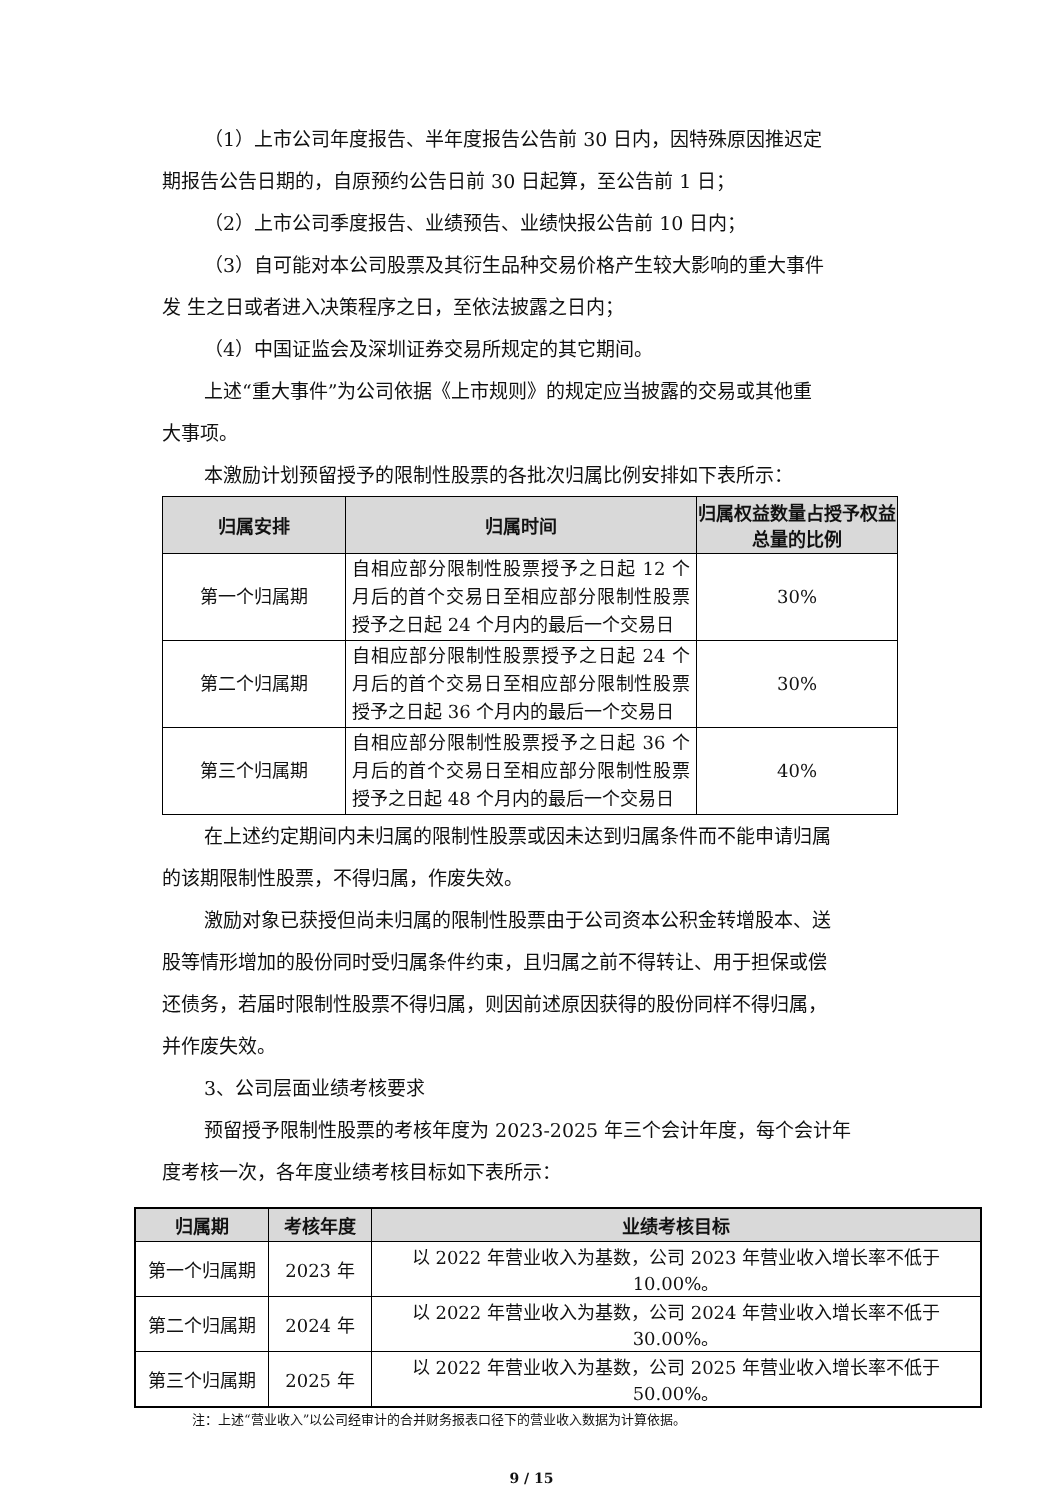（1）上市公司年度报告、半年度报告公告前 30 日内，因特殊原因推迟定
期报告公告日期的，自原预约公告日前 30 日起算，至公告前 1 日；
（2）上市公司季度报告、业绩预告、业绩快报公告前 10 日内；
（3）自可能对本公司股票及其衍生品种交易价格产生较大影响的重大事件
发 生之日或者进入决策程序之日，至依法披露之日内；
（4）中国证监会及深圳证券交易所规定的其它期间。
上述“重大事件”为公司依据《上市规则》的规定应当披露的交易或其他重
大事项。
本激励计划预留授予的限制性股票的各批次归属比例安排如下表所示：
| 归属安排 | 归属时间 | 归属权益数量占授予权益总量的比例 |
| --- | --- | --- |
| 第一个归属期 | 自相应部分限制性股票授予之日起 12 个月后的首个交易日至相应部分限制性股票授予之日起 24 个月内的最后一个交易日 | 30% |
| 第二个归属期 | 自相应部分限制性股票授予之日起 24 个月后的首个交易日至相应部分限制性股票授予之日起 36 个月内的最后一个交易日 | 30% |
| 第三个归属期 | 自相应部分限制性股票授予之日起 36 个月后的首个交易日至相应部分限制性股票授予之日起 48 个月内的最后一个交易日 | 40% |
在上述约定期间内未归属的限制性股票或因未达到归属条件而不能申请归属
的该期限制性股票，不得归属，作废失效。
激励对象已获授但尚未归属的限制性股票由于公司资本公积金转增股本、送
股等情形增加的股份同时受归属条件约束，且归属之前不得转让、用于担保或偿
还债务，若届时限制性股票不得归属，则因前述原因获得的股份同样不得归属，
并作废失效。
3、公司层面业绩考核要求
预留授予限制性股票的考核年度为 2023-2025 年三个会计年度，每个会计年
度考核一次，各年度业绩考核目标如下表所示：
| 归属期 | 考核年度 | 业绩考核目标 |
| --- | --- | --- |
| 第一个归属期 | 2023 年 | 以 2022 年营业收入为基数，公司 2023 年营业收入增长率不低于 10.00%。 |
| 第二个归属期 | 2024 年 | 以 2022 年营业收入为基数，公司 2024 年营业收入增长率不低于 30.00%。 |
| 第三个归属期 | 2025 年 | 以 2022 年营业收入为基数，公司 2025 年营业收入增长率不低于 50.00%。 |
注：上述“营业收入”以公司经审计的合并财务报表口径下的营业收入数据为计算依据。
9 / 15